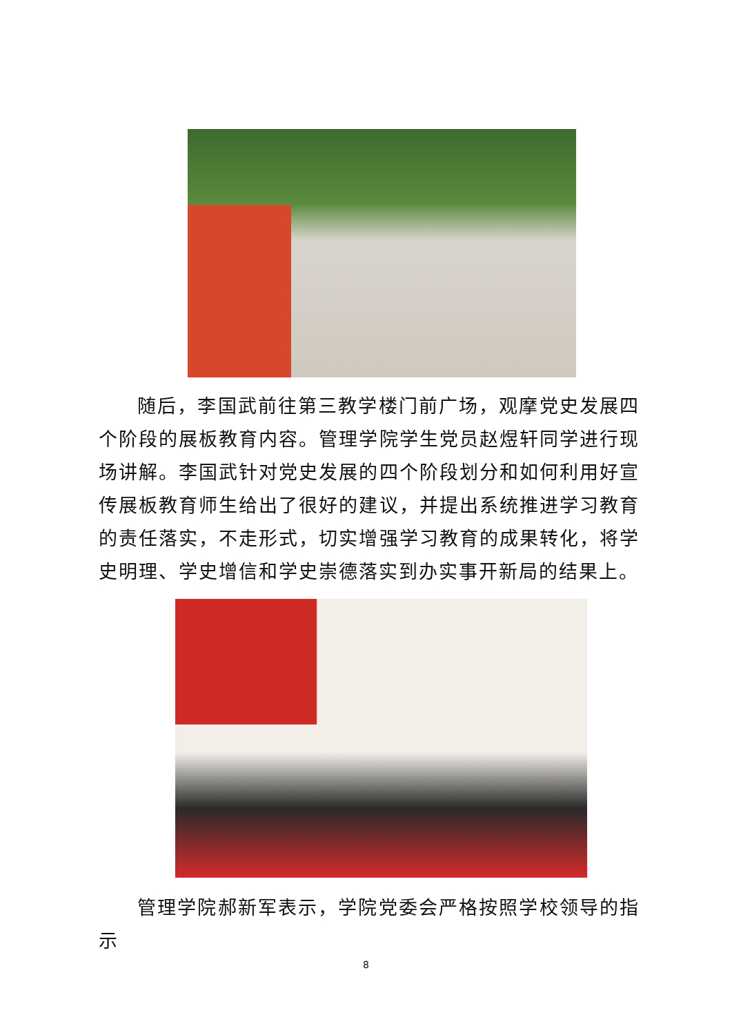随后，李国武前往第三教学楼门前广场，观摩党史发展四个阶段的展板教育内容。管理学院学生党员赵煜轩同学进行现场讲解。李国武针对党史发展的四个阶段划分和如何利用好宣传展板教育师生给出了很好的建议，并提出系统推进学习教育的责任落实，不走形式，切实增强学习教育的成果转化，将学史明理、学史增信和学史崇德落实到办实事开新局的结果上。
管理学院郝新军表示，学院党委会严格按照学校领导的指示
8